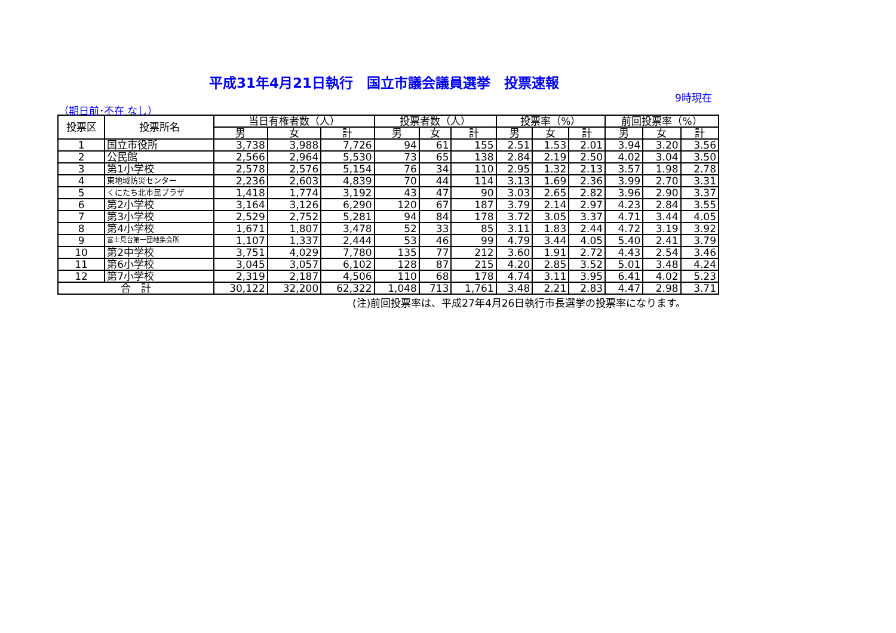平成31年4月21日執行　国立市議会議員選挙　投票速報
9時現在
（期日前･不在 なし）
| 投票区 | 投票所名 | 当日有権者数（人） | | | 投票者数（人） | | | 投票率（%） | | | 前回投票率（%） | | |
| --- | --- | --- | --- | --- | --- | --- | --- | --- | --- | --- | --- | --- | --- |
| | | 男 | 女 | 計 | 男 | 女 | 計 | 男 | 女 | 計 | 男 | 女 | 計 |
| 1 | 国立市役所 | 3,738 | 3,988 | 7,726 | 94 | 61 | 155 | 2.51 | 1.53 | 2.01 | 3.94 | 3.20 | 3.56 |
| 2 | 公民館 | 2,566 | 2,964 | 5,530 | 73 | 65 | 138 | 2.84 | 2.19 | 2.50 | 4.02 | 3.04 | 3.50 |
| 3 | 第1小学校 | 2,578 | 2,576 | 5,154 | 76 | 34 | 110 | 2.95 | 1.32 | 2.13 | 3.57 | 1.98 | 2.78 |
| 4 | 東地域防災センター | 2,236 | 2,603 | 4,839 | 70 | 44 | 114 | 3.13 | 1.69 | 2.36 | 3.99 | 2.70 | 3.31 |
| 5 | くにたち北市民プラザ | 1,418 | 1,774 | 3,192 | 43 | 47 | 90 | 3.03 | 2.65 | 2.82 | 3.96 | 2.90 | 3.37 |
| 6 | 第2小学校 | 3,164 | 3,126 | 6,290 | 120 | 67 | 187 | 3.79 | 2.14 | 2.97 | 4.23 | 2.84 | 3.55 |
| 7 | 第3小学校 | 2,529 | 2,752 | 5,281 | 94 | 84 | 178 | 3.72 | 3.05 | 3.37 | 4.71 | 3.44 | 4.05 |
| 8 | 第4小学校 | 1,671 | 1,807 | 3,478 | 52 | 33 | 85 | 3.11 | 1.83 | 2.44 | 4.72 | 3.19 | 3.92 |
| 9 | 富士見台第一団地集会所 | 1,107 | 1,337 | 2,444 | 53 | 46 | 99 | 4.79 | 3.44 | 4.05 | 5.40 | 2.41 | 3.79 |
| 10 | 第2中学校 | 3,751 | 4,029 | 7,780 | 135 | 77 | 212 | 3.60 | 1.91 | 2.72 | 4.43 | 2.54 | 3.46 |
| 11 | 第6小学校 | 3,045 | 3,057 | 6,102 | 128 | 87 | 215 | 4.20 | 2.85 | 3.52 | 5.01 | 3.48 | 4.24 |
| 12 | 第7小学校 | 2,319 | 2,187 | 4,506 | 110 | 68 | 178 | 4.74 | 3.11 | 3.95 | 6.41 | 4.02 | 5.23 |
| 合 計 | | 30,122 | 32,200 | 62,322 | 1,048 | 713 | 1,761 | 3.48 | 2.21 | 2.83 | 4.47 | 2.98 | 3.71 |
(注)前回投票率は、平成27年4月26日執行市長選挙の投票率になります。